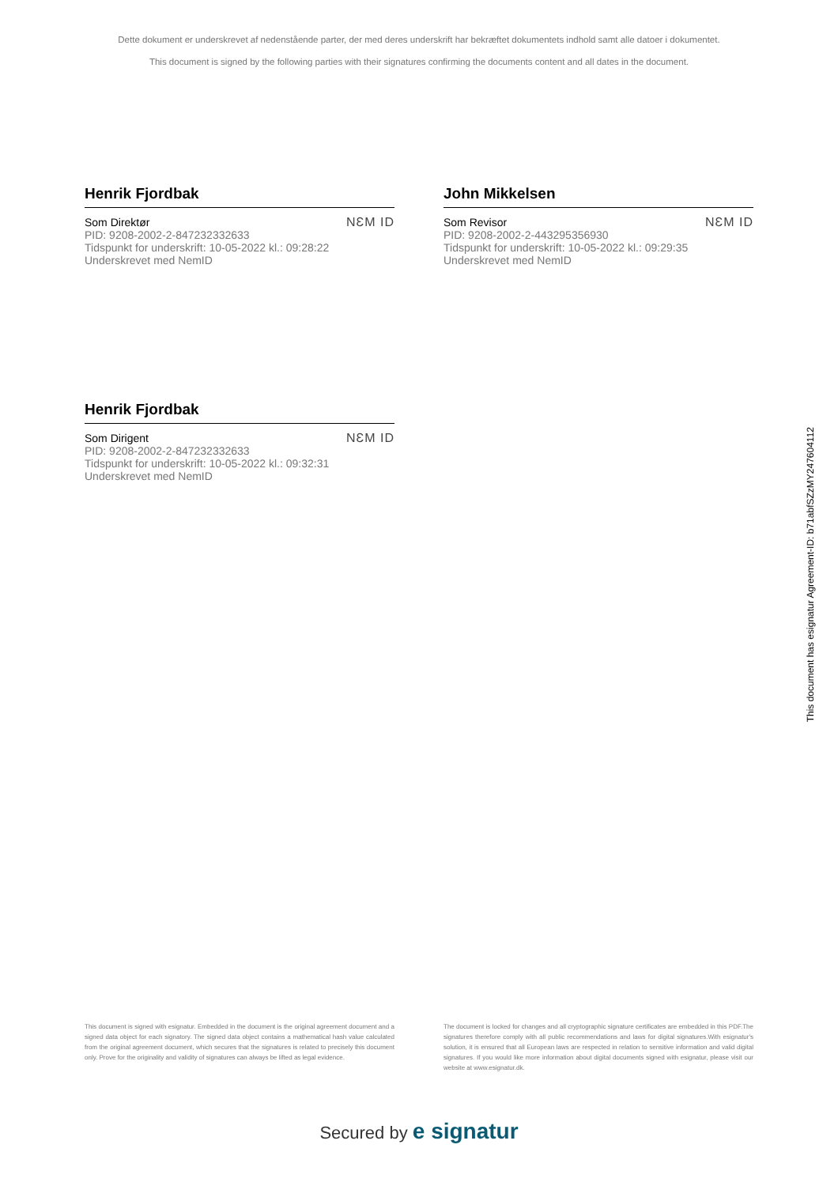Dette dokument er underskrevet af nedenstående parter, der med deres underskrift har bekræftet dokumentets indhold samt alle datoer i dokumentet.
This document is signed by the following parties with their signatures confirming the documents content and all dates in the document.
Henrik Fjordbak
Som Direktør
PID: 9208-2002-2-847232332633
Tidspunkt for underskrift: 10-05-2022 kl.: 09:28:22
Underskrevet med NemID
NƐM ID
John Mikkelsen
Som Revisor
PID: 9208-2002-2-443295356930
Tidspunkt for underskrift: 10-05-2022 kl.: 09:29:35
Underskrevet med NemID
NƐM ID
Henrik Fjordbak
Som Dirigent
PID: 9208-2002-2-847232332633
Tidspunkt for underskrift: 10-05-2022 kl.: 09:32:31
Underskrevet med NemID
NƐM ID
This document has esignatur Agreement-ID: b71abfSZzMY247604112
This document is signed with esignatur. Embedded in the document is the original agreement document and a signed data object for each signatory. The signed data object contains a mathematical hash value calculated from the original agreement document, which secures that the signatures is related to precisely this document only. Prove for the originality and validity of signatures can always be lifted as legal evidence.
The document is locked for changes and all cryptographic signature certificates are embedded in this PDF.The signatures therefore comply with all public recommendations and laws for digital signatures.With esignatur's solution, it is ensured that all European laws are respected in relation to sensitive information and valid digital signatures. If you would like more information about digital documents signed with esignatur, please visit our website at www.esignatur.dk.
Secured by e signatur